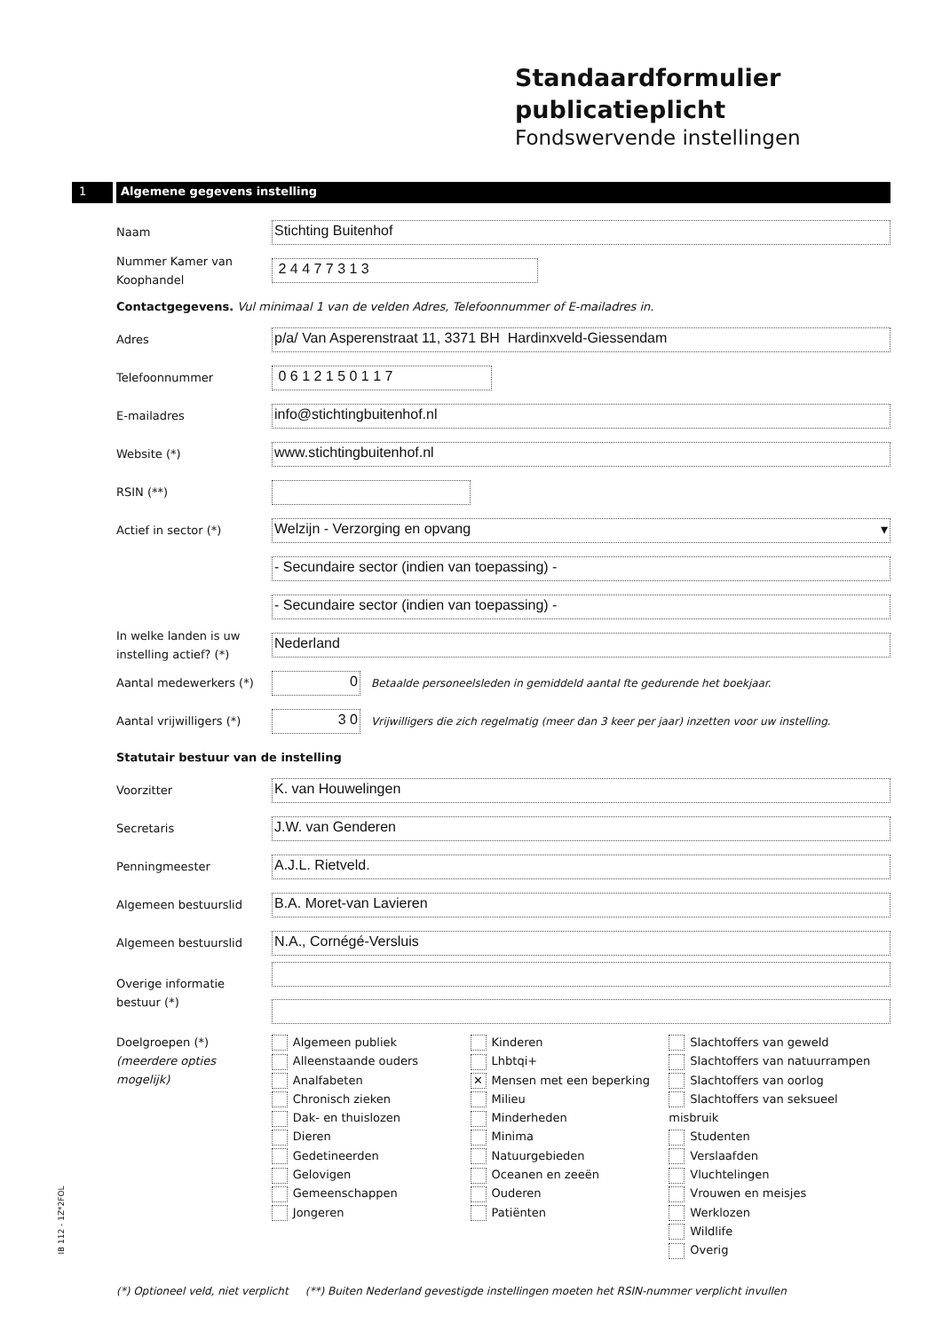Standaardformulier
publicatieplicht
Fondswervende instellingen
1 Algemene gegevens instelling
Naam
Stichting Buitenhof
Nummer Kamer van Koophandel
2 4 4 7 7 3 1 3
Contactgegevens. Vul minimaal 1 van de velden Adres, Telefoonnummer of E-mailadres in.
Adres
p/a/ Van Asperenstraat 11, 3371 BH Hardinxveld-Giessendam
Telefoonnummer
0 6 1 2 1 5 0 1 1 7
E-mailadres
info@stichtingbuitenhof.nl
Website (*)
www.stichtingbuitenhof.nl
RSIN (**)
Actief in sector (*)
Welzijn - Verzorging en opvang ▾
- Secundaire sector (indien van toepassing) -
- Secundaire sector (indien van toepassing) -
In welke landen is uw instelling actief? (*)
Nederland
Aantal medewerkers (*)
0
Betaalde personeelsleden in gemiddeld aantal fte gedurende het boekjaar.
Aantal vrijwilligers (*)
3 0
Vrijwilligers die zich regelmatig (meer dan 3 keer per jaar) inzetten voor uw instelling.
Statutair bestuur van de instelling
Voorzitter
K. van Houwelingen
Secretaris
J.W. van Genderen
Penningmeester
A.J.L. Rietveld.
Algemeen bestuurslid
B.A. Moret-van Lavieren
Algemeen bestuurslid
N.A., Cornégé-Versluis
Overige informatie bestuur (*)
Doelgroepen (*)
(meerdere opties mogelijk)
Algemeen publiek
Alleenstaande ouders
Analfabeten
Chronisch zieken
Dak- en thuislozen
Dieren
Gedetineerden
Gelovigen
Gemeenschappen
Jongeren
Kinderen
Lhbtqi+
✕ Mensen met een beperking
Milieu
Minderheden
Minima
Natuurgebieden
Oceanen en zeeën
Ouderen
Patiënten
Slachtoffers van geweld
Slachtoffers van natuurrampen
Slachtoffers van oorlog
Slachtoffers van seksueel misbruik
Studenten
Verslaafden
Vluchtelingen
Vrouwen en meisjes
Werklozen
Wildlife
Overig
IB 112 - 1Z*2FOL
(*) Optioneel veld, niet verplicht (**) Buiten Nederland gevestigde instellingen moeten het RSIN-nummer verplicht invullen